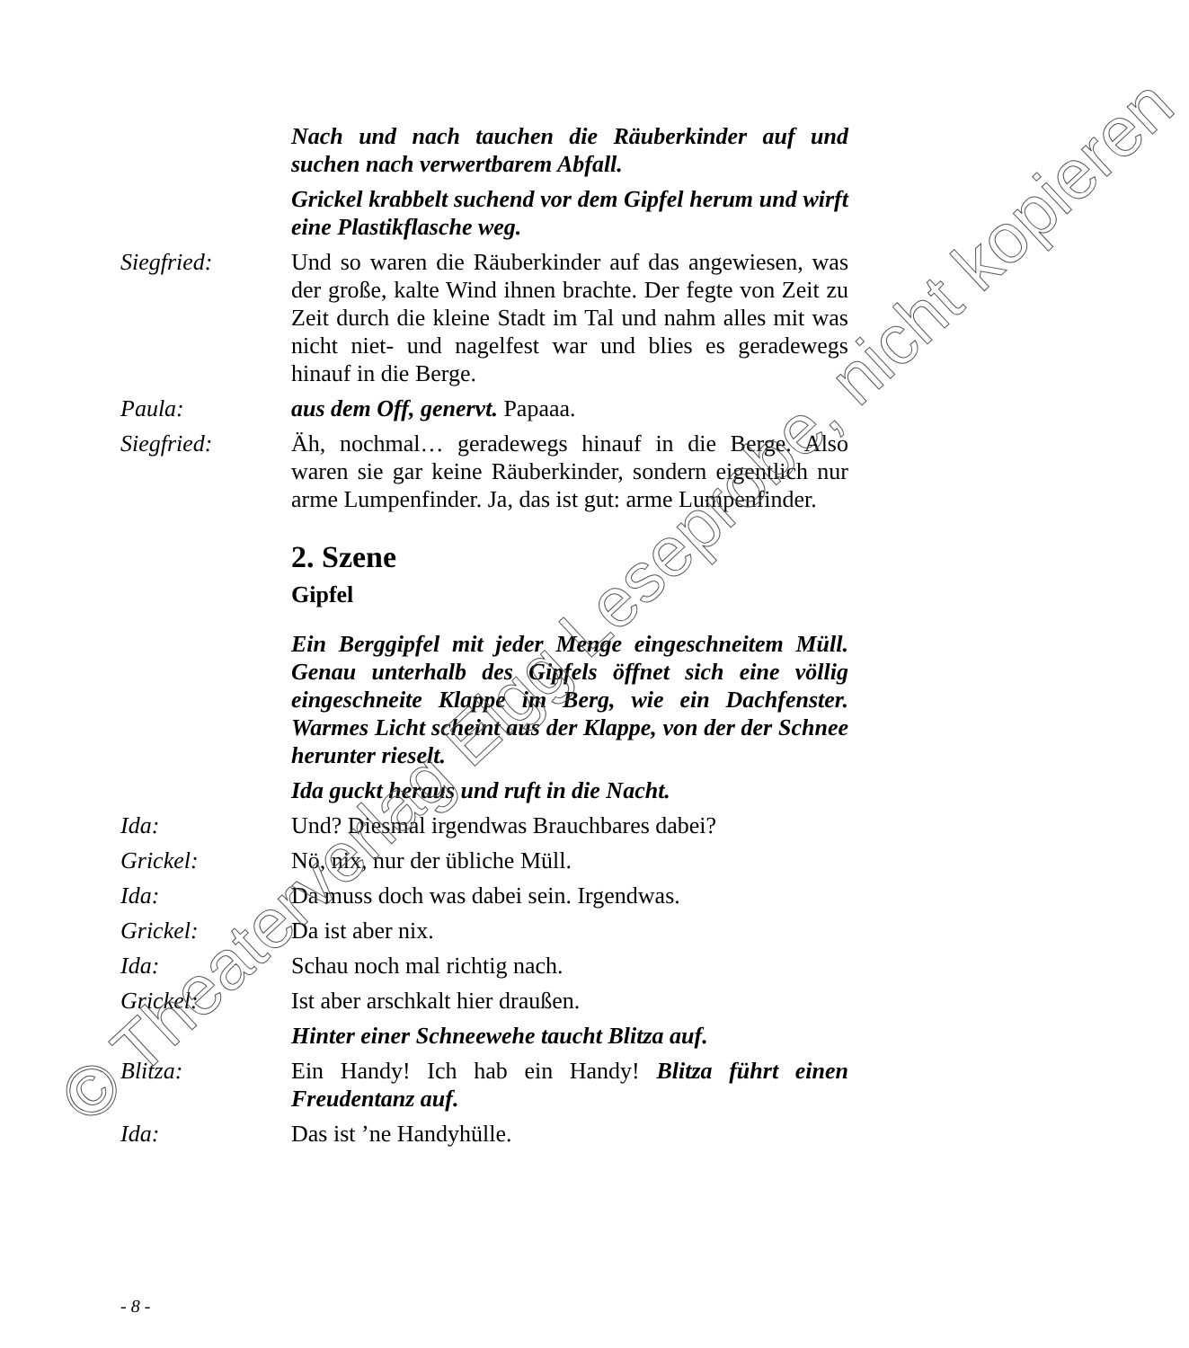Nach und nach tauchen die Räuberkinder auf und suchen nach verwertbarem Abfall.
Grickel krabbelt suchend vor dem Gipfel herum und wirft eine Plastikflasche weg.
Siegfried: Und so waren die Räuberkinder auf das angewiesen, was der große, kalte Wind ihnen brachte. Der fegte von Zeit zu Zeit durch die kleine Stadt im Tal und nahm alles mit was nicht niet- und nagelfest war und blies es geradewegs hinauf in die Berge.
Paula: aus dem Off, genervt. Papaaa.
Siegfried: Äh, nochmal… geradewegs hinauf in die Berge. Also waren sie gar keine Räuberkinder, sondern eigentlich nur arme Lumpenfinder. Ja, das ist gut: arme Lumpenfinder.
2. Szene
Gipfel
Ein Berggipfel mit jeder Menge eingeschneitem Müll. Genau unterhalb des Gipfels öffnet sich eine völlig eingeschneite Klappe im Berg, wie ein Dachfenster. Warmes Licht scheint aus der Klappe, von der der Schnee herunter rieselt.
Ida guckt heraus und ruft in die Nacht.
Ida: Und? Diesmal irgendwas Brauchbares dabei?
Grickel: Nö, nix, nur der übliche Müll.
Ida: Da muss doch was dabei sein. Irgendwas.
Grickel: Da ist aber nix.
Ida: Schau noch mal richtig nach.
Grickel: Ist aber arschkalt hier draußen.
Hinter einer Schneewehe taucht Blitza auf.
Blitza: Ein Handy! Ich hab ein Handy! Blitza führt einen Freudentanz auf.
Ida: Das ist ’ne Handyhülle.
- 8 -
© Theaterverlag Elgg Leseprobe, nicht kopieren